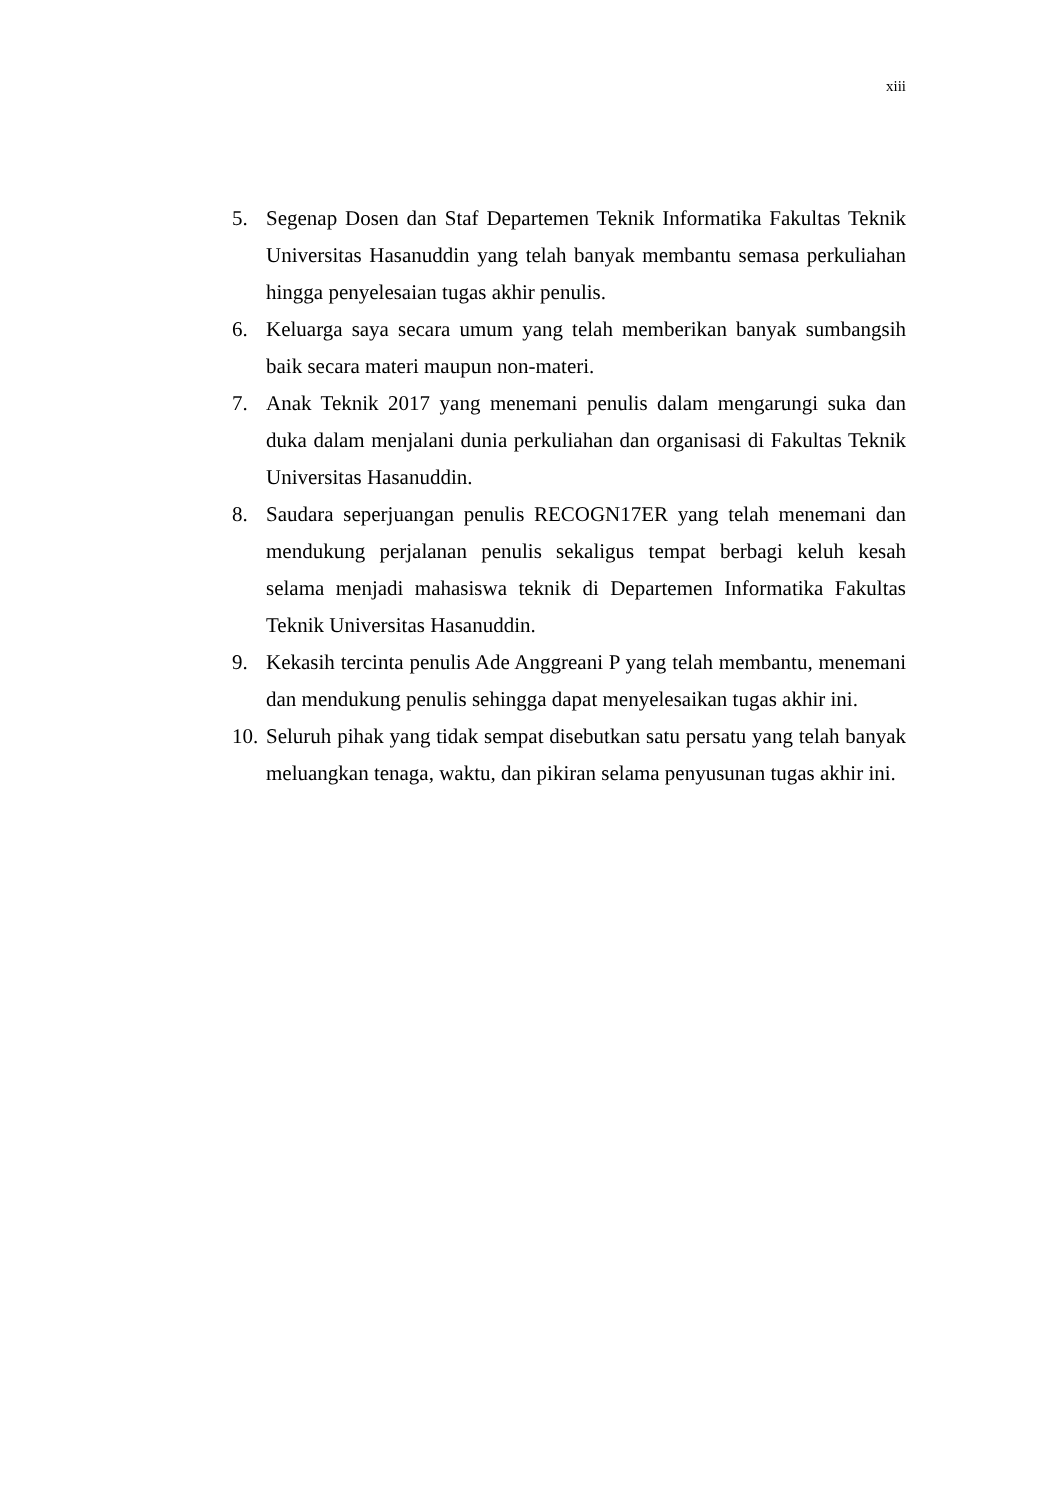xiii
5. Segenap Dosen dan Staf Departemen Teknik Informatika Fakultas Teknik Universitas Hasanuddin yang telah banyak membantu semasa perkuliahan hingga penyelesaian tugas akhir penulis.
6. Keluarga saya secara umum yang telah memberikan banyak sumbangsih baik secara materi maupun non-materi.
7. Anak Teknik 2017 yang menemani penulis dalam mengarungi suka dan duka dalam menjalani dunia perkuliahan dan organisasi di Fakultas Teknik Universitas Hasanuddin.
8. Saudara seperjuangan penulis RECOGN17ER yang telah menemani dan mendukung perjalanan penulis sekaligus tempat berbagi keluh kesah selama menjadi mahasiswa teknik di Departemen Informatika Fakultas Teknik Universitas Hasanuddin.
9. Kekasih tercinta penulis Ade Anggreani P yang telah membantu, menemani dan mendukung penulis sehingga dapat menyelesaikan tugas akhir ini.
10. Seluruh pihak yang tidak sempat disebutkan satu persatu yang telah banyak meluangkan tenaga, waktu, dan pikiran selama penyusunan tugas akhir ini.